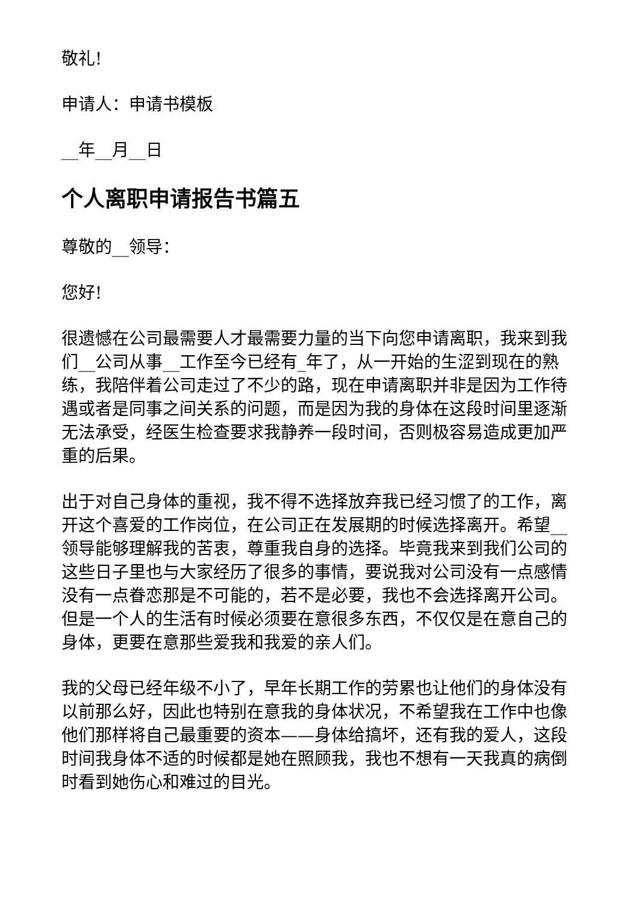敬礼!
申请人：申请书模板
__年__月__日
个人离职申请报告书篇五
尊敬的__领导：
您好!
很遗憾在公司最需要人才最需要力量的当下向您申请离职，我来到我们__公司从事__工作至今已经有_年了，从一开始的生涩到现在的熟练，我陪伴着公司走过了不少的路，现在申请离职并非是因为工作待遇或者是同事之间关系的问题，而是因为我的身体在这段时间里逐渐无法承受，经医生检查要求我静养一段时间，否则极容易造成更加严重的后果。
出于对自己身体的重视，我不得不选择放弃我已经习惯了的工作，离开这个喜爱的工作岗位，在公司正在发展期的时候选择离开。希望__领导能够理解我的苦衷，尊重我自身的选择。毕竟我来到我们公司的这些日子里也与大家经历了很多的事情，要说我对公司没有一点感情没有一点眷恋那是不可能的，若不是必要，我也不会选择离开公司。但是一个人的生活有时候必须要在意很多东西，不仅仅是在意自己的身体，更要在意那些爱我和我爱的亲人们。
我的父母已经年级不小了，早年长期工作的劳累也让他们的身体没有以前那么好，因此也特别在意我的身体状况，不希望我在工作中也像他们那样将自己最重要的资本——身体给搞坏，还有我的爱人，这段时间我身体不适的时候都是她在照顾我，我也不想有一天我真的病倒时看到她伤心和难过的目光。